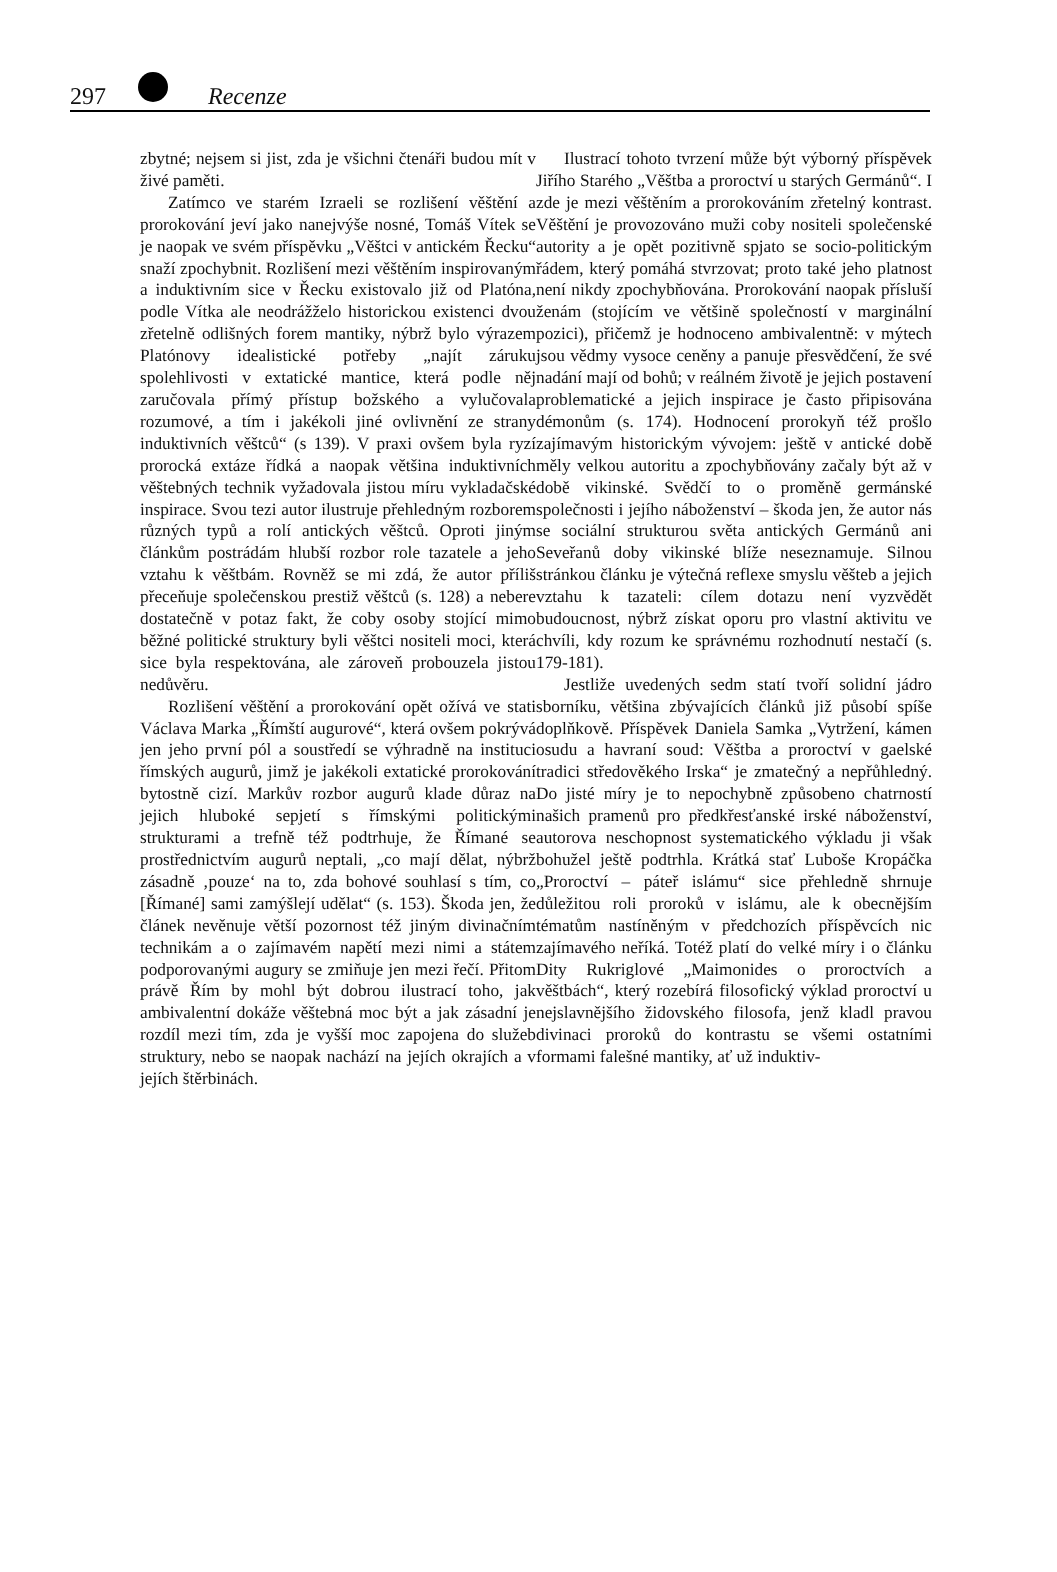297 Recenze
zbytné; nejsem si jist, zda je všichni čtenáři budou mít v živé paměti.
Zatímco ve starém Izraeli se rozlišení věštění a prorokování jeví jako nanejvýše nosné, Tomáš Vítek se je naopak ve svém příspěvku „Věštci v antickém Řecku“ snaží zpochybnit. Rozlišení mezi věštěním inspirovaným a induktivním sice v Řecku existovalo již od Platóna, podle Vítka ale neodrážželo historickou existenci dvou zřetelně odlišných forem mantiky, nýbrž bylo výrazem Platónovy idealistické potřeby „najít záruku spolehlivosti v extatické mantice, která podle něj zaručovala přímý přístup božského a vylučovala rozumové, a tím i jakékoli jiné ovlivnění ze strany induktivních věštců“ (s 139). V praxi ovšem byla ryzí prorocká extáze řídká a naopak většina induktivních věštebných technik vyžadovala jistou míru vykladačské inspirace. Svou tezi autor ilustruje přehledným rozborem různých typů a rolí antických věštců. Oproti jiným článkům postrádám hlubší rozbor role tazatele a jeho vztahu k věštbám. Rovněž se mi zdá, že autor příliš přeceňuje společenskou prestiž věštců (s. 128) a nebere dostatečně v potaz fakt, že coby osoby stojící mimo běžné politické struktury byli věštci nositeli moci, která sice byla respektována, ale zároveň probouzela jistou nedůvěru.
Rozlišení věštění a prorokování opět ožívá ve stati Václava Marka „Římští augurové“, která ovšem pokrývá jen jeho první pól a soustředí se výhradně na instituci římských augurů, jimž je jakékoli extatické prorokování bytostně cizí. Markův rozbor augurů klade důraz na jejich hluboké sepjetí s římskými politickými strukturami a trefně též podtrhuje, že Římané se prostřednictvím augurů neptali, „co mají dělat, nýbrž zásadně ‚pouze‘ na to, zda bohové souhlasí s tím, co [Římané] sami zamýšlejí udělat“ (s. 153). Škoda jen, že článek nevěnuje větší pozornost též jiným divinačním technikám a o zajímavém napětí mezi nimi a státem podporovanými augury se zmiňuje jen mezi řečí. Přitom právě Řím by mohl být dobrou ilustrací toho, jak ambivalentní dokáže věštebná moc být a jak zásadní je rozdíl mezi tím, zda je vyšší moc zapojena do služeb struktury, nebo se naopak nachází na jejích okrajích a v jejích štěrbinách.
Ilustrací tohoto tvrzení může být výborný příspěvek Jiřího Starého „Věštba a proroctví u starých Germánů“. I zde je mezi věštěním a prorokováním zřetelný kontrast. Věštění je provozováno muži coby nositeli společenské autority a je opět pozitivně spjato se socio-politickým řádem, který pomáhá stvrzovat; proto také jeho platnost není nikdy zpochybňována. Prorokování naopak přísluší ženám (stojícím ve většině společností v marginální pozici), přičemž je hodnoceno ambivalentně: v mýtech jsou vědmy vysoce ceněny a panuje přesvědčení, že své nadání mají od bohů; v reálném životě je jejich postavení problematické a jejich inspirace je často připisována démonům (s. 174). Hodnocení prorokyň též prošlo zajímavým historickým vývojem: ještě v antické době měly velkou autoritu a zpochybňovány začaly být až v době vikinské. Svědčí to o proměně germánské společnosti i jejího náboženství – škoda jen, že autor nás se sociální strukturou světa antických Germánů ani Seveřanů doby vikinské blíže neseznamuje. Silnou stránkou článku je výtečná reflexe smyslu věšteb a jejich vztahu k tazateli: cílem dotazu není vyzvědět budoucnost, nýbrž získat oporu pro vlastní aktivitu ve chvíli, kdy rozum ke správnému rozhodnutí nestačí (s. 179-181).
Jestliže uvedených sedm statí tvoří solidní jádro sborníku, většina zbývajících článků již působí spíše doplňkově. Příspěvek Daniela Samka „Vytržení, kámen osudu a havraní soud: Věštba a proroctví v gaelské tradici středověkého Irska“ je zmatečný a nepřůhledný. Do jisté míry je to nepochybně způsobeno chatrností našich pramenů pro předkřesťanské irské náboženství, autorova neschopnost systematického výkladu ji však bohužel ještě podtrhla. Krátká stať Luboše Kropáčka „Proroctví – páteř islámu“ sice přehledně shrnuje důležitou roli proroků v islámu, ale k obecnějším tématům nastíněným v předchozích příspěvcích nic zajímavého neříká. Totéž platí do velké míry i o článku Dity Rukriglové „Maimonides o proroctvích a věštbách“, který rozebírá filosofický výklad proroctví u nejslavnějšího židovského filosofa, jenž kladl pravou divinaci proroků do kontrastu se všemi ostatními formami falešné mantiky, ať už induktiv-